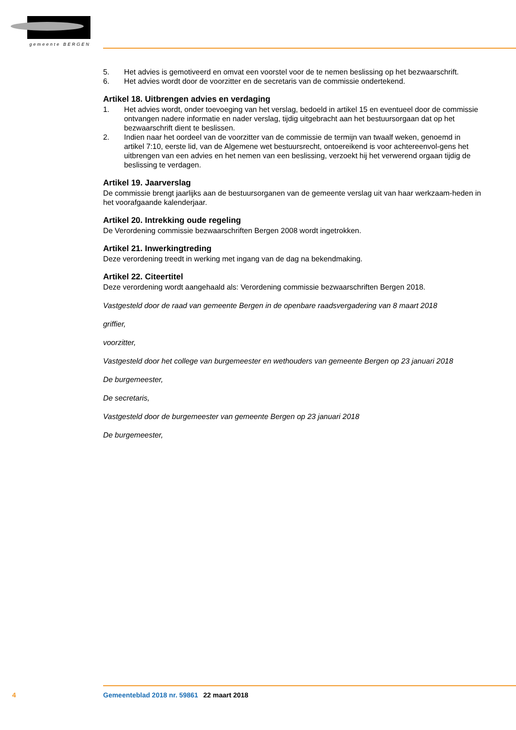gemeente BERGEN
5. Het advies is gemotiveerd en omvat een voorstel voor de te nemen beslissing op het bezwaarschrift.
6. Het advies wordt door de voorzitter en de secretaris van de commissie ondertekend.
Artikel 18. Uitbrengen advies en verdaging
1. Het advies wordt, onder toevoeging van het verslag, bedoeld in artikel 15 en eventueel door de commissie ontvangen nadere informatie en nader verslag, tijdig uitgebracht aan het bestuursorgaan dat op het bezwaarschrift dient te beslissen.
2. Indien naar het oordeel van de voorzitter van de commissie de termijn van twaalf weken, genoemd in artikel 7:10, eerste lid, van de Algemene wet bestuursrecht, ontoereikend is voor achtereenvol-gens het uitbrengen van een advies en het nemen van een beslissing, verzoekt hij het verwerend orgaan tijdig de beslissing te verdagen.
Artikel 19. Jaarverslag
De commissie brengt jaarlijks aan de bestuursorganen van de gemeente verslag uit van haar werkzaam-heden in het voorafgaande kalenderjaar.
Artikel 20. Intrekking oude regeling
De Verordening commissie bezwaarschriften Bergen 2008 wordt ingetrokken.
Artikel 21. Inwerkingtreding
Deze verordening treedt in werking met ingang van de dag na bekendmaking.
Artikel 22. Citeertitel
Deze verordening wordt aangehaald als: Verordening commissie bezwaarschriften Bergen 2018.
Vastgesteld door de raad van gemeente Bergen in de openbare raadsvergadering van 8 maart 2018
griffier,
voorzitter,
Vastgesteld door het college van burgemeester en wethouders van gemeente Bergen op 23 januari 2018
De burgemeester,
De secretaris,
Vastgesteld door de burgemeester van gemeente Bergen op 23 januari 2018
De burgemeester,
4 Gemeenteblad 2018 nr. 59861 22 maart 2018